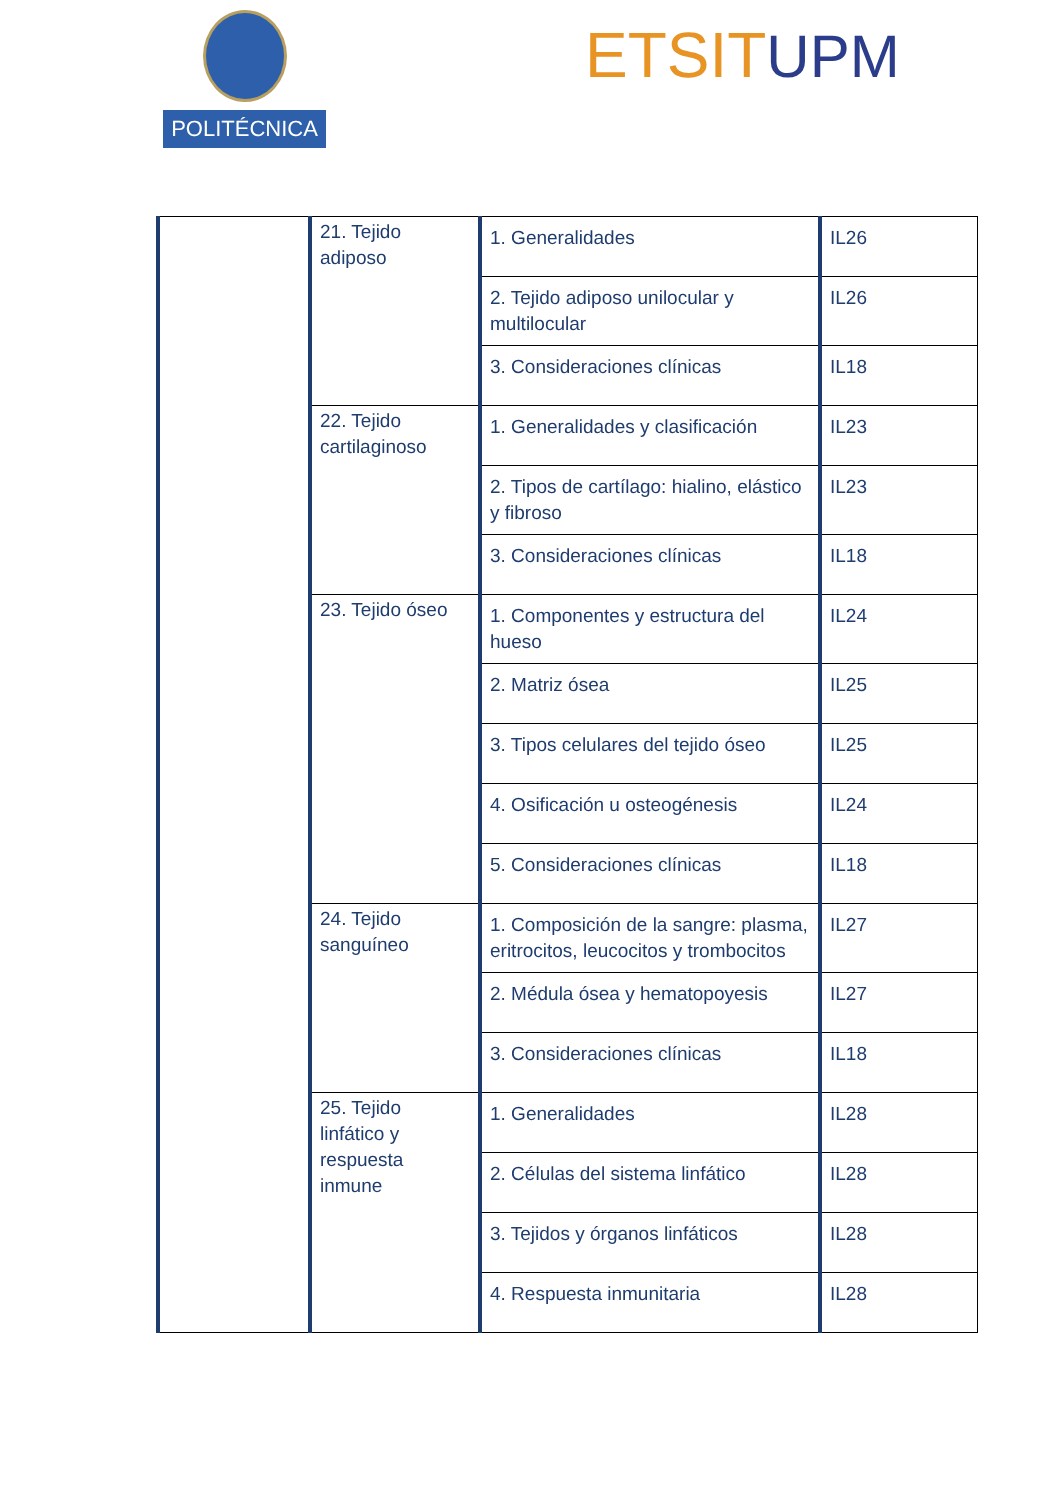POLITÉCNICA ETSITUPM
| | 21. Tejido adiposo | 1. Generalidades | IL26 |
| | | 2. Tejido adiposo unilocular y multilocular | IL26 |
| | | 3. Consideraciones clínicas | IL18 |
| | 22. Tejido cartilaginoso | 1. Generalidades y clasificación | IL23 |
| | | 2. Tipos de cartílago: hialino, elástico y fibroso | IL23 |
| | | 3. Consideraciones clínicas | IL18 |
| | 23. Tejido óseo | 1. Componentes y estructura del hueso | IL24 |
| | | 2. Matriz ósea | IL25 |
| | | 3. Tipos celulares del tejido óseo | IL25 |
| | | 4. Osificación u osteogénesis | IL24 |
| | | 5. Consideraciones clínicas | IL18 |
| | 24. Tejido sanguíneo | 1. Composición de la sangre: plasma, eritrocitos, leucocitos y trombocitos | IL27 |
| | | 2. Médula ósea y hematopoyesis | IL27 |
| | | 3. Consideraciones clínicas | IL18 |
| | 25. Tejido linfático y respuesta inmune | 1. Generalidades | IL28 |
| | | 2. Células del sistema linfático | IL28 |
| | | 3. Tejidos y órganos linfáticos | IL28 |
| | | 4. Respuesta inmunitaria | IL28 |